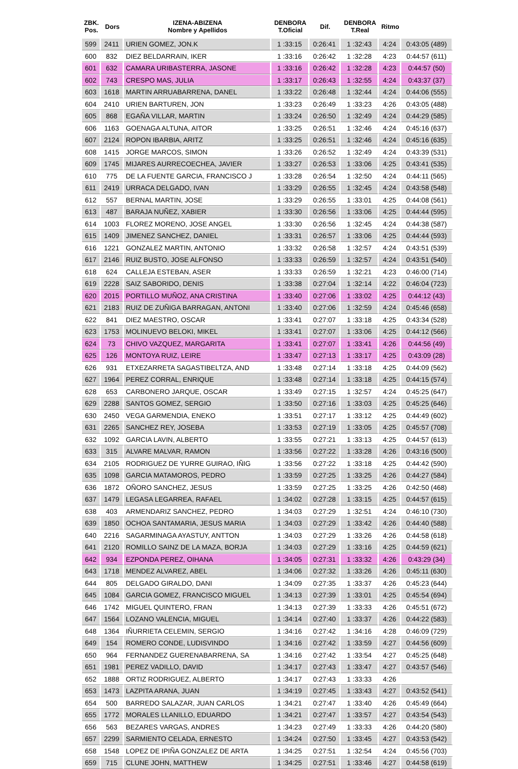| ZBK. Pos. | Dors | IZENA-ABIZENA Nombre y Apellidos | DENBORA T.Oficial | Dif. | DENBORA T.Real | Ritmo | |
| --- | --- | --- | --- | --- | --- | --- | --- |
| 599 | 2411 | URIEN GOMEZ, JON.K | 1 :33:15 | 0:26:41 | 1 :32:43 | 4:24 | 0:43:05 (489) |
| 600 | 832 | DIEZ BELDARRAIN, IKER | 1 :33:16 | 0:26:42 | 1 :32:28 | 4:23 | 0:44:57 (611) |
| 601 | 632 | CAMARA URIBASTERRA, JASONE | 1 :33:16 | 0:26:42 | 1 :32:28 | 4:23 | 0:44:57 (50) |
| 602 | 743 | CRESPO MAS, JULIA | 1 :33:17 | 0:26:43 | 1 :32:55 | 4:24 | 0:43:37 (37) |
| 603 | 1618 | MARTIN ARRUABARRENA, DANEL | 1 :33:22 | 0:26:48 | 1 :32:44 | 4:24 | 0:44:06 (555) |
| 604 | 2410 | URIEN BARTUREN, JON | 1 :33:23 | 0:26:49 | 1 :33:23 | 4:26 | 0:43:05 (488) |
| 605 | 868 | EGAÑA VILLAR, MARTIN | 1 :33:24 | 0:26:50 | 1 :32:49 | 4:24 | 0:44:29 (585) |
| 606 | 1163 | GOENAGA ALTUNA, AITOR | 1 :33:25 | 0:26:51 | 1 :32:46 | 4:24 | 0:45:16 (637) |
| 607 | 2124 | ROPON IBARBIA, ARITZ | 1 :33:25 | 0:26:51 | 1 :32:46 | 4:24 | 0:45:16 (635) |
| 608 | 1415 | JORGE MARCOS, SIMON | 1 :33:26 | 0:26:52 | 1 :32:49 | 4:24 | 0:43:39 (531) |
| 609 | 1745 | MIJARES AURRECOECHEA, JAVIER | 1 :33:27 | 0:26:53 | 1 :33:06 | 4:25 | 0:43:41 (535) |
| 610 | 775 | DE LA FUENTE GARCIA, FRANCISCO J | 1 :33:28 | 0:26:54 | 1 :32:50 | 4:24 | 0:44:11 (565) |
| 611 | 2419 | URRACA DELGADO, IVAN | 1 :33:29 | 0:26:55 | 1 :32:45 | 4:24 | 0:43:58 (548) |
| 612 | 557 | BERNAL MARTIN, JOSE | 1 :33:29 | 0:26:55 | 1 :33:01 | 4:25 | 0:44:08 (561) |
| 613 | 487 | BARAJA NUÑEZ, XABIER | 1 :33:30 | 0:26:56 | 1 :33:06 | 4:25 | 0:44:44 (595) |
| 614 | 1003 | FLOREZ MORENO, JOSE ANGEL | 1 :33:30 | 0:26:56 | 1 :32:45 | 4:24 | 0:44:38 (587) |
| 615 | 1409 | JIMENEZ SANCHEZ, DANIEL | 1 :33:31 | 0:26:57 | 1 :33:06 | 4:25 | 0:44:44 (593) |
| 616 | 1221 | GONZALEZ MARTIN, ANTONIO | 1 :33:32 | 0:26:58 | 1 :32:57 | 4:24 | 0:43:51 (539) |
| 617 | 2146 | RUIZ BUSTO, JOSE ALFONSO | 1 :33:33 | 0:26:59 | 1 :32:57 | 4:24 | 0:43:51 (540) |
| 618 | 624 | CALLEJA ESTEBAN, ASER | 1 :33:33 | 0:26:59 | 1 :32:21 | 4:23 | 0:46:00 (714) |
| 619 | 2228 | SAIZ SABORIDO, DENIS | 1 :33:38 | 0:27:04 | 1 :32:14 | 4:22 | 0:46:04 (723) |
| 620 | 2015 | PORTILLO MUÑOZ, ANA CRISTINA | 1 :33:40 | 0:27:06 | 1 :33:02 | 4:25 | 0:44:12 (43) |
| 621 | 2183 | RUIZ DE ZUÑIGA BARRAGAN, ANTONI | 1 :33:40 | 0:27:06 | 1 :32:59 | 4:24 | 0:45:46 (658) |
| 622 | 841 | DIEZ MAESTRO, OSCAR | 1 :33:41 | 0:27:07 | 1 :33:18 | 4:25 | 0:43:34 (528) |
| 623 | 1753 | MOLINUEVO BELOKI, MIKEL | 1 :33:41 | 0:27:07 | 1 :33:06 | 4:25 | 0:44:12 (566) |
| 624 | 73 | CHIVO VAZQUEZ, MARGARITA | 1 :33:41 | 0:27:07 | 1 :33:41 | 4:26 | 0:44:56 (49) |
| 625 | 126 | MONTOYA RUIZ, LEIRE | 1 :33:47 | 0:27:13 | 1 :33:17 | 4:25 | 0:43:09 (28) |
| 626 | 931 | ETXEZARRETA SAGASTIBELTZA, AND | 1 :33:48 | 0:27:14 | 1 :33:18 | 4:25 | 0:44:09 (562) |
| 627 | 1964 | PEREZ CORRAL, ENRIQUE | 1 :33:48 | 0:27:14 | 1 :33:18 | 4:25 | 0:44:15 (574) |
| 628 | 653 | CARBONERO JARQUE, OSCAR | 1 :33:49 | 0:27:15 | 1 :32:57 | 4:24 | 0:45:25 (647) |
| 629 | 2288 | SANTOS GOMEZ, SERGIO | 1 :33:50 | 0:27:16 | 1 :33:03 | 4:25 | 0:45:25 (646) |
| 630 | 2450 | VEGA GARMENDIA, ENEKO | 1 :33:51 | 0:27:17 | 1 :33:12 | 4:25 | 0:44:49 (602) |
| 631 | 2265 | SANCHEZ REY, JOSEBA | 1 :33:53 | 0:27:19 | 1 :33:05 | 4:25 | 0:45:57 (708) |
| 632 | 1092 | GARCIA LAVIN, ALBERTO | 1 :33:55 | 0:27:21 | 1 :33:13 | 4:25 | 0:44:57 (613) |
| 633 | 315 | ALVARE MALVAR, RAMON | 1 :33:56 | 0:27:22 | 1 :33:28 | 4:26 | 0:43:16 (500) |
| 634 | 2105 | RODRIGUEZ DE YURRE GUIRAO, IÑIG | 1 :33:56 | 0:27:22 | 1 :33:18 | 4:25 | 0:44:42 (590) |
| 635 | 1098 | GARCIA MATAMOROS, PEDRO | 1 :33:59 | 0:27:25 | 1 :33:25 | 4:26 | 0:44:27 (584) |
| 636 | 1872 | OÑORO SANCHEZ, JESUS | 1 :33:59 | 0:27:25 | 1 :33:25 | 4:26 | 0:42:50 (468) |
| 637 | 1479 | LEGASA LEGARREA, RAFAEL | 1 :34:02 | 0:27:28 | 1 :33:15 | 4:25 | 0:44:57 (615) |
| 638 | 403 | ARMENDARIZ SANCHEZ, PEDRO | 1 :34:03 | 0:27:29 | 1 :32:51 | 4:24 | 0:46:10 (730) |
| 639 | 1850 | OCHOA SANTAMARIA, JESUS MARIA | 1 :34:03 | 0:27:29 | 1 :33:42 | 4:26 | 0:44:40 (588) |
| 640 | 2216 | SAGARMINAGA AYASTUY, ANTTON | 1 :34:03 | 0:27:29 | 1 :33:26 | 4:26 | 0:44:58 (618) |
| 641 | 2120 | ROMILLO SAINZ DE LA MAZA, BORJA | 1 :34:03 | 0:27:29 | 1 :33:16 | 4:25 | 0:44:59 (621) |
| 642 | 934 | EZPONDA PEREZ, OIHANA | 1 :34:05 | 0:27:31 | 1 :33:32 | 4:26 | 0:43:29 (34) |
| 643 | 1718 | MENDEZ ALVAREZ, ABEL | 1 :34:06 | 0:27:32 | 1 :33:26 | 4:26 | 0:45:11 (630) |
| 644 | 805 | DELGADO GIRALDO, DANI | 1 :34:09 | 0:27:35 | 1 :33:37 | 4:26 | 0:45:23 (644) |
| 645 | 1084 | GARCIA GOMEZ, FRANCISCO MIGUEL | 1 :34:13 | 0:27:39 | 1 :33:01 | 4:25 | 0:45:54 (694) |
| 646 | 1742 | MIGUEL QUINTERO, FRAN | 1 :34:13 | 0:27:39 | 1 :33:33 | 4:26 | 0:45:51 (672) |
| 647 | 1564 | LOZANO VALENCIA, MIGUEL | 1 :34:14 | 0:27:40 | 1 :33:37 | 4:26 | 0:44:22 (583) |
| 648 | 1364 | IÑURRIETA CELEMIN, SERGIO | 1 :34:16 | 0:27:42 | 1 :34:16 | 4:28 | 0:46:09 (729) |
| 649 | 154 | ROMERO CONDE, LUDISVINDO | 1 :34:16 | 0:27:42 | 1 :33:59 | 4:27 | 0:44:56 (609) |
| 650 | 964 | FERNANDEZ GUERENABARRENA, SA | 1 :34:16 | 0:27:42 | 1 :33:54 | 4:27 | 0:45:25 (648) |
| 651 | 1981 | PEREZ VADILLO, DAVID | 1 :34:17 | 0:27:43 | 1 :33:47 | 4:27 | 0:43:57 (546) |
| 652 | 1888 | ORTIZ RODRIGUEZ, ALBERTO | 1 :34:17 | 0:27:43 | 1 :33:33 | 4:26 | |
| 653 | 1473 | LAZPITA ARANA, JUAN | 1 :34:19 | 0:27:45 | 1 :33:43 | 4:27 | 0:43:52 (541) |
| 654 | 500 | BARREDO SALAZAR, JUAN CARLOS | 1 :34:21 | 0:27:47 | 1 :33:40 | 4:26 | 0:45:49 (664) |
| 655 | 1772 | MORALES LLANILLO, EDUARDO | 1 :34:21 | 0:27:47 | 1 :33:57 | 4:27 | 0:43:54 (543) |
| 656 | 563 | BEZARES VARGAS, ANDRES | 1 :34:23 | 0:27:49 | 1 :33:33 | 4:26 | 0:44:20 (580) |
| 657 | 2299 | SARMIENTO CELADA, ERNESTO | 1 :34:24 | 0:27:50 | 1 :33:45 | 4:27 | 0:43:53 (542) |
| 658 | 1548 | LOPEZ DE IPIÑA GONZALEZ DE ARTA | 1 :34:25 | 0:27:51 | 1 :32:54 | 4:24 | 0:45:56 (703) |
| 659 | 715 | CLUNE JOHN, MATTHEW | 1 :34:25 | 0:27:51 | 1 :33:46 | 4:27 | 0:44:58 (619) |